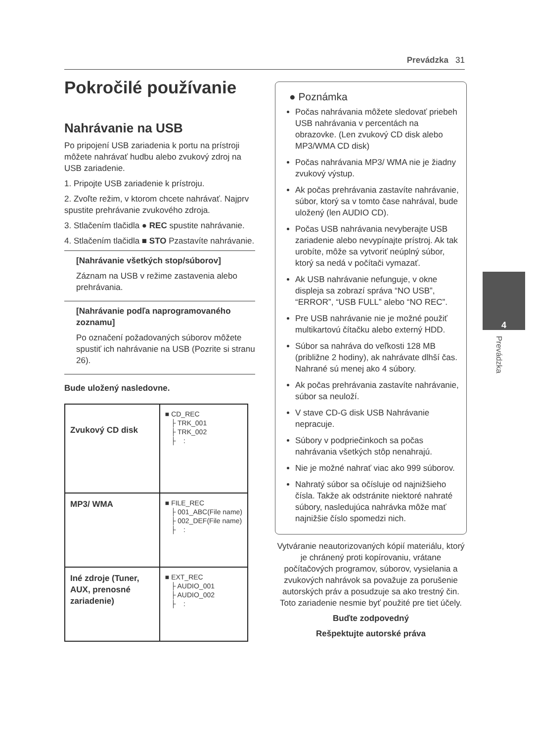Prevádzka 31
Pokročilé používanie
Nahrávanie na USB
Po pripojení USB zariadenia k portu na prístroji môžete nahrávať hudbu alebo zvukový zdroj na USB zariadenie.
1. Pripojte USB zariadenie k prístroju.
2. Zvoľte režim, v ktorom chcete nahrávať. Najprv spustite prehrávanie zvukového zdroja.
3. Stlačením tlačidla ● REC spustite nahrávanie.
4. Stlačením tlačidla ■ STO Pzastavíte nahrávanie.
[Nahrávanie všetkých stop/súborov]
Záznam na USB v režime zastavenia alebo prehrávania.
[Nahrávanie podľa naprogramovaného zoznamu]
Po označení požadovaných súborov môžete spustiť ich nahrávanie na USB (Pozrite si stranu 26).
Bude uložený nasledovne.
| Zvukový CD disk | ■ CD_REC ├ TRK_001 ├ TRK_002 ├ : |
| MP3/ WMA | ■ FILE_REC ├ 001_ABC(File name) ├ 002_DEF(File name) ├ : |
| Iné zdroje (Tuner, AUX, prenosné zariadenie) | ■ EXT_REC ├ AUDIO_001 ├ AUDIO_002 ├ : |
● Poznámka
Počas nahrávania môžete sledovať priebeh USB nahrávania v percentách na obrazovke. (Len zvukový CD disk alebo MP3/WMA CD disk)
Počas nahrávania MP3/ WMA nie je žiadny zvukový výstup.
Ak počas prehrávania zastavíte nahrávanie, súbor, ktorý sa v tomto čase nahrával, bude uložený (len AUDIO CD).
Počas USB nahrávania nevyberajte USB zariadenie alebo nevypínajte prístroj. Ak tak urobíte, môže sa vytvoriť neúplný súbor, ktorý sa nedá v počítači vymazať.
Ak USB nahrávanie nefunguje, v okne displeja sa zobrazí správa “NO USB”, “ERROR”, “USB FULL” alebo “NO REC”.
Pre USB nahrávanie nie je možné použiť multikartovú čítačku alebo externý HDD.
Súbor sa nahráva do veľkosti 128 MB (približne 2 hodiny), ak nahrávate dlhší čas. Nahrané sú menej ako 4 súbory.
Ak počas prehrávania zastavíte nahrávanie, súbor sa neuloží.
V stave CD-G disk USB Nahrávanie nepracuje.
Súbory v podpriečinkoch sa počas nahrávania všetkých stôp nenahrajú.
Nie je možné nahrať viac ako 999 súborov.
Nahratý súbor sa očísluje od najnižšieho čísla. Takže ak odstránite niektoré nahraté súbory, nasledujúca nahrávka môže mať najnižšie číslo spomedzi nich.
Vytváranie neautorizovaných kópií materiálu, ktorý je chránený proti kopírovaniu, vrátane počítačových programov, súborov, vysielania a zvukových nahrávok sa považuje za porušenie autorských práv a posudzuje sa ako trestný čin. Toto zariadenie nesmie byť použité pre tiet účely.
Buďte zodpovedný
Rešpektujte autorské práva
4
Prevádzka